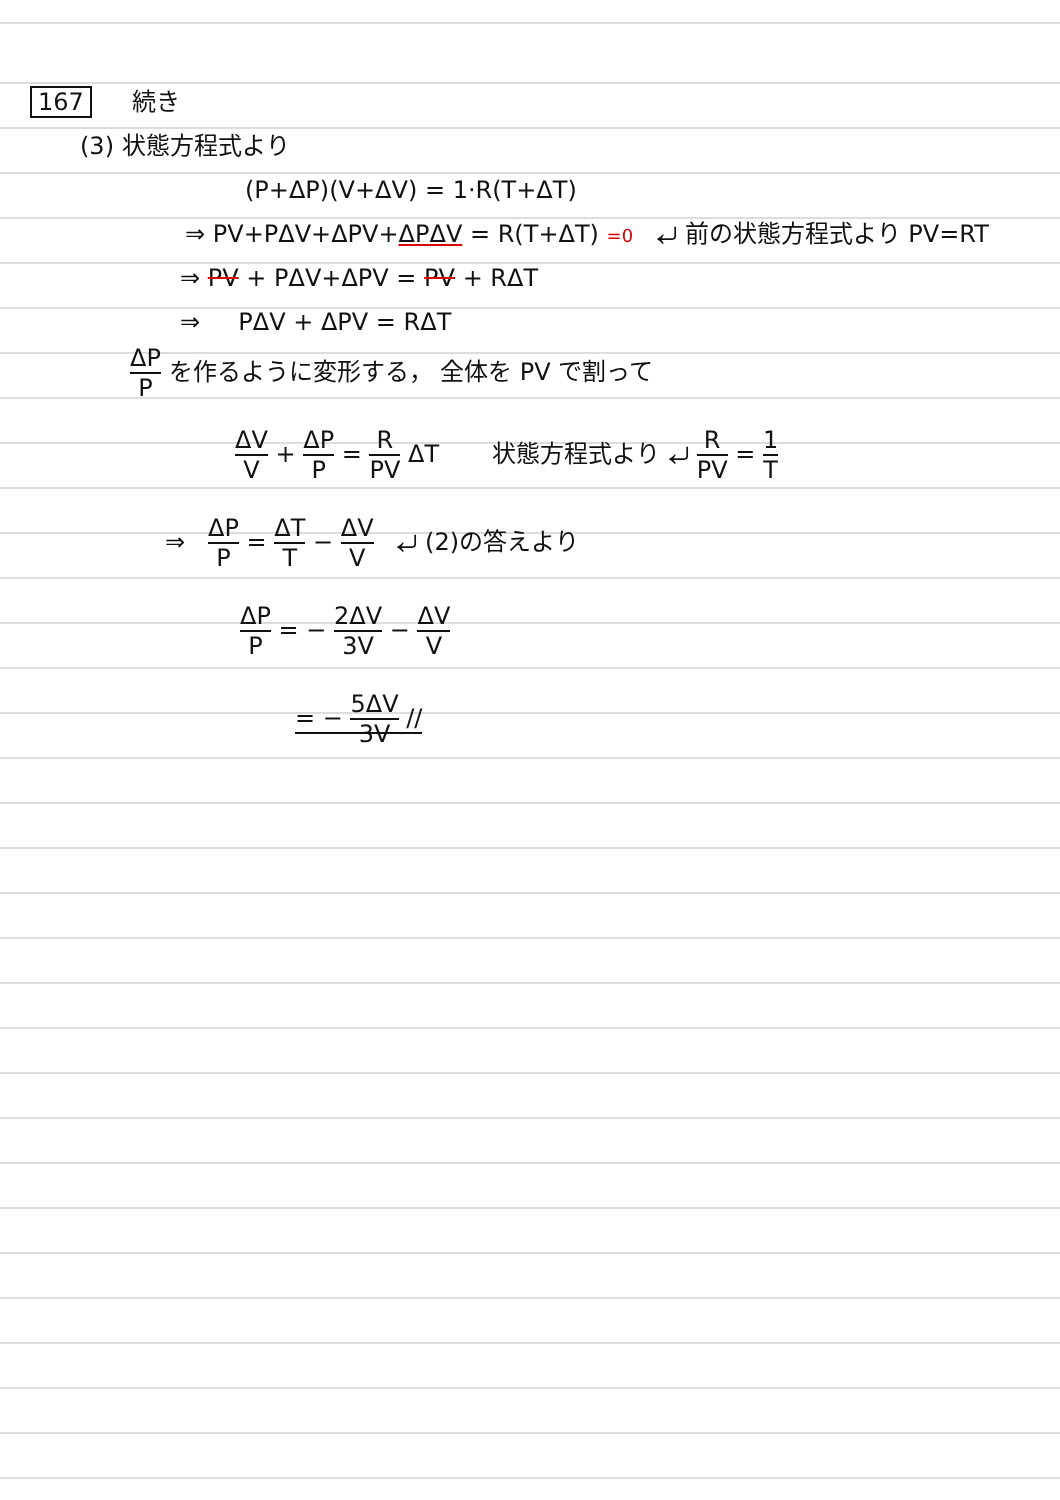167 続き
(3) 状態方程式より
(P+ΔP)(V+ΔV) = 1·R(T+ΔT)
⇒ PV+PΔV+ΔPV+ΔPΔV = R(T+ΔT) =0 ⤶ 前の状態方程式より PV=RT
⇒ PV + PΔV+ΔPV = PV + RΔT
⇒ PΔV + ΔPV = RΔT
ΔP P を作るように変形する， 全体を PV で割って
ΔV V + ΔP P = R PV ΔT 状態方程式より ⤶ R PV = 1 T
⇒ ΔP P = ΔT T − ΔV V ⤶ (2)の答えより
ΔP P = − 2ΔV 3V − ΔV V
= − 5ΔV 3V //